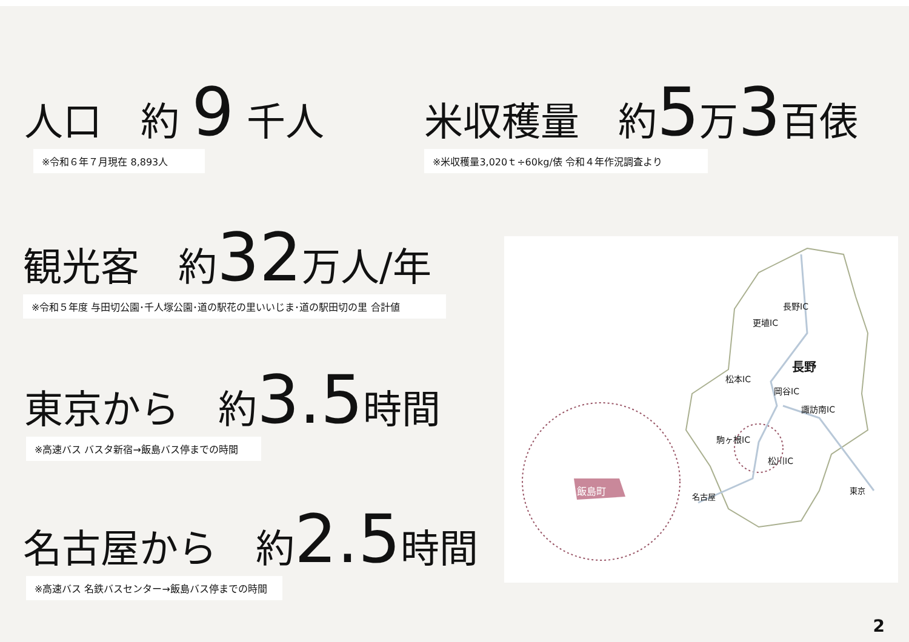人口　約 9 千人
※令和６年７月現在 8,893人
米収穫量　約5万3百俵
※米収穫量3,020ｔ÷60kg/俵 令和４年作況調査より
観光客　約32万人/年
※令和５年度 与田切公園･千人塚公園･道の駅花の里いいじま･道の駅田切の里 合計値
東京から　約3.5時間
※高速バス バスタ新宿→飯島バス停までの時間
名古屋から　約2.5時間
※高速バス 名鉄バスセンター→飯島バス停までの時間
長野IC
更埴IC
長野
松本IC
岡谷IC
諏訪南IC
駒ヶ根IC
松川IC
名古屋
東京
飯島町
2